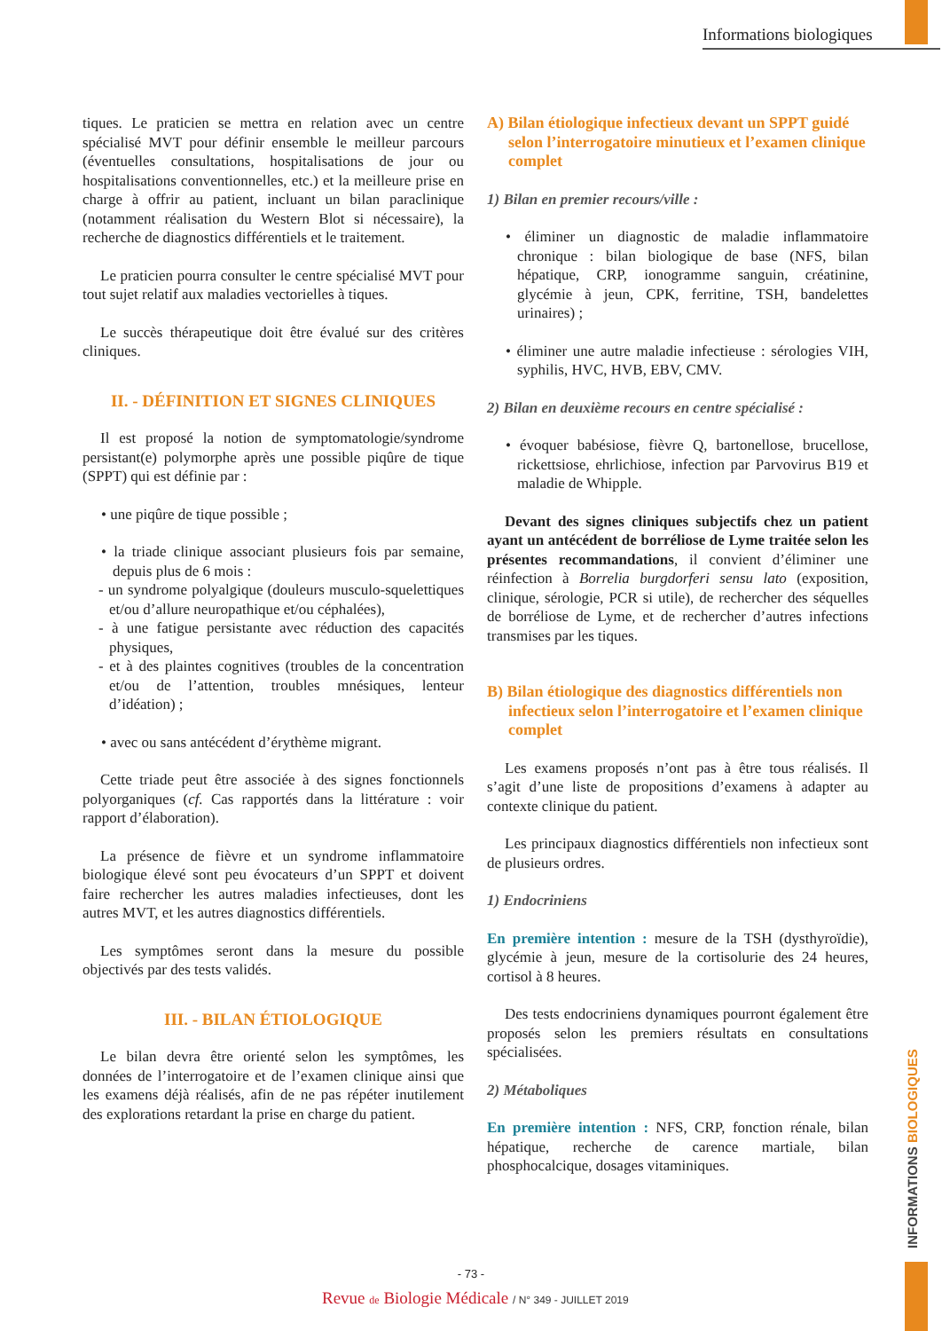Informations biologiques
tiques. Le praticien se mettra en relation avec un centre spécialisé MVT pour définir ensemble le meilleur parcours (éventuelles consultations, hospitalisations de jour ou hospitalisations conventionnelles, etc.) et la meilleure prise en charge à offrir au patient, incluant un bilan paraclinique (notamment réalisation du Western Blot si nécessaire), la recherche de diagnostics différentiels et le traitement.
Le praticien pourra consulter le centre spécialisé MVT pour tout sujet relatif aux maladies vectorielles à tiques.
Le succès thérapeutique doit être évalué sur des critères cliniques.
II. - DÉFINITION ET SIGNES CLINIQUES
Il est proposé la notion de symptomatologie/syndrome persistant(e) polymorphe après une possible piqûre de tique (SPPT) qui est définie par :
• une piqûre de tique possible ;
• la triade clinique associant plusieurs fois par semaine, depuis plus de 6 mois :
- un syndrome polyalgique (douleurs musculo-squelettiques et/ou d’allure neuropathique et/ou céphalées),
- à une fatigue persistante avec réduction des capacités physiques,
- et à des plaintes cognitives (troubles de la concentration et/ou de l’attention, troubles mnésiques, lenteur d’idéation) ;
• avec ou sans antécédent d’érythème migrant.
Cette triade peut être associée à des signes fonctionnels polyorganiques (cf. Cas rapportés dans la littérature : voir rapport d’élaboration).
La présence de fièvre et un syndrome inflammatoire biologique élevé sont peu évocateurs d’un SPPT et doivent faire rechercher les autres maladies infectieuses, dont les autres MVT, et les autres diagnostics différentiels.
Les symptômes seront dans la mesure du possible objectivés par des tests validés.
III. - BILAN ÉTIOLOGIQUE
Le bilan devra être orienté selon les symptômes, les données de l’interrogatoire et de l’examen clinique ainsi que les examens déjà réalisés, afin de ne pas répéter inutilement des explorations retardant la prise en charge du patient.
A) Bilan étiologique infectieux devant un SPPT guidé selon l’interrogatoire minutieux et l’examen clinique complet
1) Bilan en premier recours/ville :
• éliminer un diagnostic de maladie inflammatoire chronique : bilan biologique de base (NFS, bilan hépatique, CRP, ionogramme sanguin, créatinine, glycémie à jeun, CPK, ferritine, TSH, bandelettes urinaires) ;
• éliminer une autre maladie infectieuse : sérologies VIH, syphilis, HVC, HVB, EBV, CMV.
2) Bilan en deuxième recours en centre spécialisé :
• évoquer babésiose, fièvre Q, bartonellose, brucellose, rickettsiose, ehrlichiose, infection par Parvovirus B19 et maladie de Whipple.
Devant des signes cliniques subjectifs chez un patient ayant un antécédent de borréliose de Lyme traitée selon les présentes recommandations, il convient d’éliminer une réinfection à Borrelia burgdorferi sensu lato (exposition, clinique, sérologie, PCR si utile), de rechercher des séquelles de borréliose de Lyme, et de rechercher d’autres infections transmises par les tiques.
B) Bilan étiologique des diagnostics différentiels non infectieux selon l’interrogatoire et l’examen clinique complet
Les examens proposés n’ont pas à être tous réalisés. Il s’agit d’une liste de propositions d’examens à adapter au contexte clinique du patient.
Les principaux diagnostics différentiels non infectieux sont de plusieurs ordres.
1) Endocriniens
En première intention : mesure de la TSH (dysthyroïdie), glycémie à jeun, mesure de la cortisolurie des 24 heures, cortisol à 8 heures.
Des tests endocriniens dynamiques pourront également être proposés selon les premiers résultats en consultations spécialisées.
2) Métaboliques
En première intention : NFS, CRP, fonction rénale, bilan hépatique, recherche de carence martiale, bilan phosphocalcique, dosages vitaminiques.
INFORMATIONS BIOLOGIQUES
- 73 -
Revue de Biologie Médicale / N° 349 - JUILLET 2019